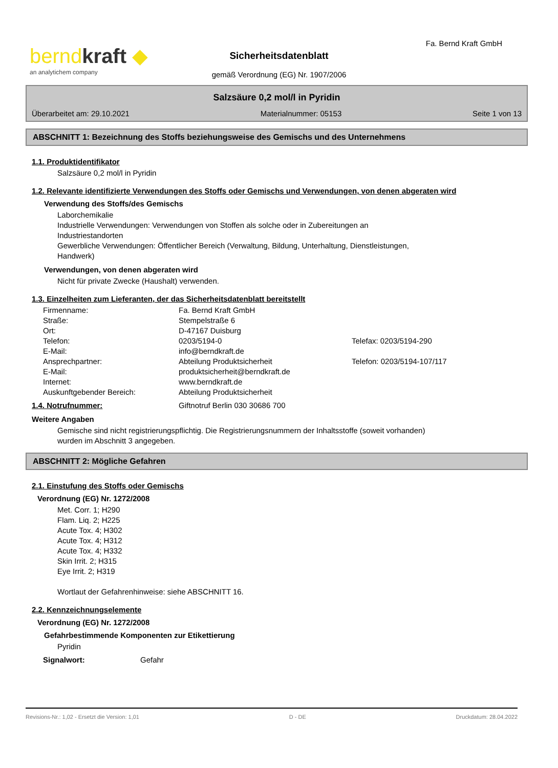berndkraft ◆
an analytichem company
Sicherheitsdatenblatt
gemäß Verordnung (EG) Nr. 1907/2006
Fa. Bernd Kraft GmbH
Salzsäure 0,2 mol/l in Pyridin
Überarbeitet am: 29.10.2021 Materialnummer: 05153 Seite 1 von 13
ABSCHNITT 1: Bezeichnung des Stoffs beziehungsweise des Gemischs und des Unternehmens
1.1. Produktidentifikator
Salzsäure 0,2 mol/l in Pyridin
1.2. Relevante identifizierte Verwendungen des Stoffs oder Gemischs und Verwendungen, von denen abgeraten wird
Verwendung des Stoffs/des Gemischs
Laborchemikalie
Industrielle Verwendungen: Verwendungen von Stoffen als solche oder in Zubereitungen an
Industriestandorten
Gewerbliche Verwendungen: Öffentlicher Bereich (Verwaltung, Bildung, Unterhaltung, Dienstleistungen,
Handwerk)
Verwendungen, von denen abgeraten wird
Nicht für private Zwecke (Haushalt) verwenden.
1.3. Einzelheiten zum Lieferanten, der das Sicherheitsdatenblatt bereitstellt
| Firmenname: | Fa. Bernd Kraft GmbH | |
| Straße: | Stempelstraße 6 | |
| Ort: | D-47167 Duisburg | |
| Telefon: | 0203/5194-0 | Telefax: 0203/5194-290 |
| E-Mail: | info@berndkraft.de | |
| Ansprechpartner: | Abteilung Produktsicherheit | Telefon: 0203/5194-107/117 |
| E-Mail: | produktsicherheit@berndkraft.de | |
| Internet: | www.berndkraft.de | |
| Auskunftgebender Bereich: | Abteilung Produktsicherheit | |
| 1.4. Notrufnummer: | Giftnotruf Berlin 030 30686 700 |
Weitere Angaben
Gemische sind nicht registrierungspflichtig. Die Registrierungsnummern der Inhaltsstoffe (soweit vorhanden)
wurden im Abschnitt 3 angegeben.
ABSCHNITT 2: Mögliche Gefahren
2.1. Einstufung des Stoffs oder Gemischs
Verordnung (EG) Nr. 1272/2008
Met. Corr. 1; H290
Flam. Liq. 2; H225
Acute Tox. 4; H302
Acute Tox. 4; H312
Acute Tox. 4; H332
Skin Irrit. 2; H315
Eye Irrit. 2; H319
Wortlaut der Gefahrenhinweise: siehe ABSCHNITT 16.
2.2. Kennzeichnungselemente
Verordnung (EG) Nr. 1272/2008
Gefahrbestimmende Komponenten zur Etikettierung
Pyridin
| Signalwort: | Gefahr |
Revisions-Nr.: 1,02 - Ersetzt die Version: 1,01 D - DE Druckdatum: 28.04.2022